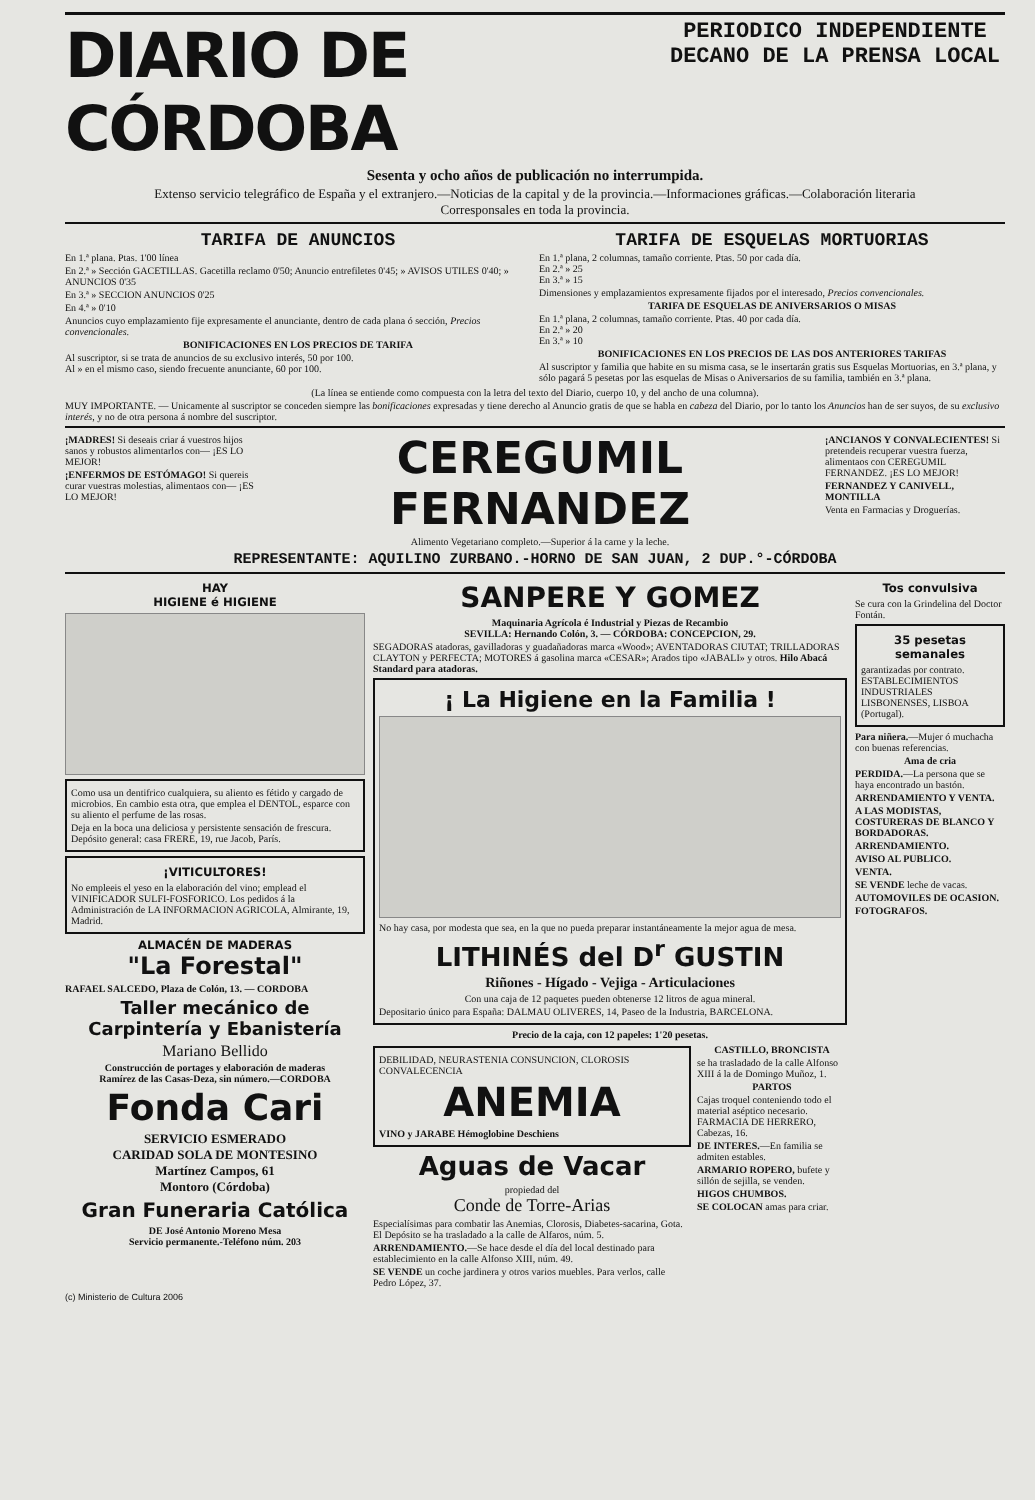DIARIO DE CÓRDOBA
PERIODICO INDEPENDIENTE
DECANO DE LA PRENSA LOCAL
Sesenta y ocho años de publicación no interrumpida.
Extenso servicio telegráfico de España y el extranjero.—Noticias de la capital y de la provincia.—Informaciones gráficas.—Colaboración literaria
Corresponsales en toda la provincia.
TARIFA DE ANUNCIOS
En 1.ª plana. Ptas. 1'00 línea
En 2.ª » Sección GACETILLAS. Gacetilla reclamo 0'50; Anuncio entrefiletes 0'45; » AVISOS UTILES 0'40; » ANUNCIOS 0'35
En 3.ª » SECCION ANUNCIOS 0'25
En 4.ª » 0'10
Anuncios cuyo emplazamiento fije expresamente el anunciante, dentro de cada plana ó sección, Precios convencionales.
BONIFICACIONES EN LOS PRECIOS DE TARIFA
Al suscriptor, si se trata de anuncios de su exclusivo interés, 50 por 100.
Al » en el mismo caso, siendo frecuente anunciante, 60 por 100.
TARIFA DE ESQUELAS MORTUORIAS
En 1.ª plana, 2 columnas, tamaño corriente. Ptas. 50 por cada día.
En 2.ª » 25
En 3.ª » 15
Dimensiones y emplazamientos expresamente fijados por el interesado, Precios convencionales.
TARIFA DE ESQUELAS DE ANIVERSARIOS O MISAS
En 1.ª plana, 2 columnas, tamaño corriente. Ptas. 40 por cada día.
En 2.ª » 20
En 3.ª » 10
BONIFICACIONES EN LOS PRECIOS DE LAS DOS ANTERIORES TARIFAS
Al suscriptor y familia que habite en su misma casa, se le insertarán gratis sus Esquelas Mortuorias, en 3.ª plana, y sólo pagará 5 pesetas por las esquelas de Misas o Aniversarios de su familia, también en 3.ª plana.
(La línea se entiende como compuesta con la letra del texto del Diario, cuerpo 10, y del ancho de una columna).
MUY IMPORTANTE. — Unicamente al suscriptor se conceden siempre las bonificaciones expresadas y tiene derecho al Anuncio gratis de que se habla en cabeza del Diario, por lo tanto los Anuncios han de ser suyos, de su exclusivo interés, y no de otra persona á nombre del suscriptor.
¡MADRES! Si deseais criar á vuestros hijos sanos y robustos alimentarlos con— ¡ES LO MEJOR!
¡ENFERMOS DE ESTÓMAGO! Si quereis curar vuestras molestias, alimentaos con— ¡ES LO MEJOR!
CEREGUMIL FERNANDEZ
Alimento Vegetariano completo.—Superior á la carne y la leche.
¡ANCIANOS Y CONVALECIENTES! Si pretendeis recuperar vuestra fuerza, alimentaos con CEREGUMIL FERNANDEZ. ¡ES LO MEJOR!
FERNANDEZ Y CANIVELL, MONTILLA
Venta en Farmacias y Droguerías.
REPRESENTANTE: AQUILINO ZURBANO.-HORNO DE SAN JUAN, 2 DUP.°-CÓRDOBA
HAY
HIGIENE é HIGIENE
Como usa un dentifrico cualquiera, su aliento es fétido y cargado de microbios. En cambio esta otra, que emplea el DENTOL, esparce con su aliento el perfume de las rosas.
Deja en la boca una deliciosa y persistente sensación de frescura. Depósito general: casa FRERE, 19, rue Jacob, París.
¡VITICULTORES!
No empleeis el yeso en la elaboración del vino; emplead el VINIFICADOR SULFI-FOSFORICO. Los pedidos á la Administración de LA INFORMACION AGRICOLA, Almirante, 19, Madrid.
ALMACÉN DE MADERAS
"La Forestal"
RAFAEL SALCEDO, Plaza de Colón, 13. — CORDOBA
Taller mecánico de Carpintería y Ebanistería
Mariano Bellido
Construcción de portages y elaboración de maderas
Ramírez de las Casas-Deza, sin número.—CORDOBA
Fonda Cari
SERVICIO ESMERADO
CARIDAD SOLA DE MONTESINO
Martínez Campos, 61
Montoro (Córdoba)
Gran Funeraria Católica
DE José Antonio Moreno Mesa
Servicio permanente.-Teléfono núm. 203
SANPERE Y GOMEZ
Maquinaria Agrícola é Industrial y Piezas de Recambio
SEVILLA: Hernando Colón, 3. — CÓRDOBA: CONCEPCION, 29.
SEGADORAS atadoras, gavilladoras y guadañadoras marca «Wood»; AVENTADORAS CIUTAT; TRILLADORAS CLAYTON y PERFECTA; MOTORES á gasolina marca «CESAR»; Arados tipo «JABALI» y otros. Hilo Abacá Standard para atadoras.
¡ La Higiene en la Familia !
No hay casa, por modesta que sea, en la que no pueda preparar instantáneamente la mejor agua de mesa.
LITHINÉS del D<sup>r</sup> GUSTIN
Riñones - Hígado - Vejiga - Articulaciones
Con una caja de 12 paquetes pueden obtenerse 12 litros de agua mineral.
Depositario único para España: DALMAU OLIVERES, 14, Paseo de la Industria, BARCELONA.
Precio de la caja, con 12 papeles: 1'20 pesetas.
DEBILIDAD, NEURASTENIA CONSUNCION, CLOROSIS CONVALECENCIA
ANEMIA
VINO y JARABE Hémoglobine Deschiens
Aguas de Vacar
propiedad del
Conde de Torre-Arias
Especialísimas para combatir las Anemias, Clorosis, Diabetes-sacarina, Gota. El Depósito se ha trasladado a la calle de Alfaros, núm. 5.
ARRENDAMIENTO.—Se hace desde el día del local destinado para establecimiento en la calle Alfonso XIII, núm. 49.
SE VENDE un coche jardinera y otros varios muebles. Para verlos, calle Pedro López, 37.
CASTILLO, BRONCISTA
se ha trasladado de la calle Alfonso XIII á la de Domingo Muñoz, 1.
PARTOS
Cajas troquel conteniendo todo el material aséptico necesario. FARMACIA DE HERRERO, Cabezas, 16.
DE INTERES.—En familia se admiten estables.
ARMARIO ROPERO, bufete y sillón de sejilla, se venden.
HIGOS CHUMBOS.
SE COLOCAN amas para criar.
Tos convulsiva
Se cura con la Grindelina del Doctor Fontán.
35 pesetas semanales
garantizadas por contrato. ESTABLECIMIENTOS INDUSTRIALES LISBONENSES, LISBOA (Portugal).
Para niñera.—Mujer ó muchacha con buenas referencias.
Ama de cria
PERDIDA.—La persona que se haya encontrado un bastón.
ARRENDAMIENTO Y VENTA.
A LAS MODISTAS, COSTURERAS DE BLANCO Y BORDADORAS.
ARRENDAMIENTO.
AVISO AL PUBLICO.
VENTA.
SE VENDE leche de vacas.
AUTOMOVILES DE OCASION.
FOTOGRAFOS.
(c) Ministerio de Cultura 2006